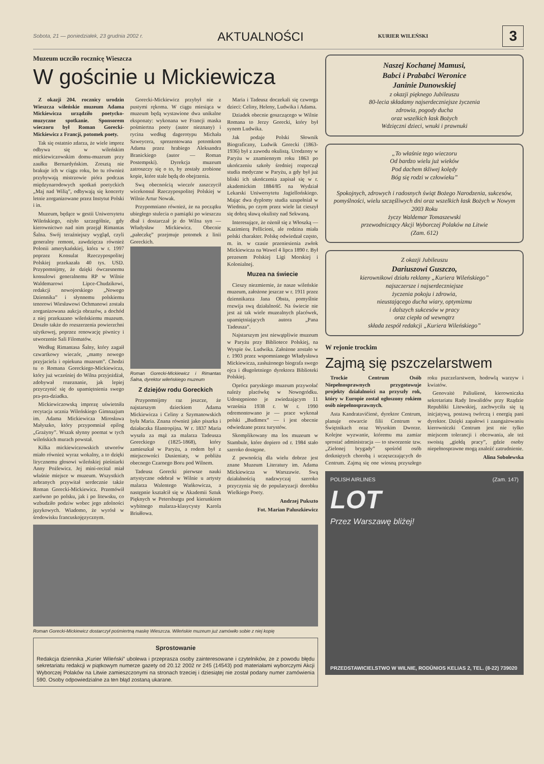Sobota, 21 — poniedziałek, 23 grudnia 2002 r. AKTUALNOŚCI KURIER WILEŃSKI 3
Muzeum uczciło rocznicę Wieszcza
W gościnie u Mickiewicza
Z okazji 204. rocznicy urodzin Wieszcza wileńskie muzeum Adama Mickiewicza urządziło poetycko-muzyczne spotkanie. Sponsorem wieczoru był Roman Gorecki-Mickiewicz z Francji, potomek poety.
Tak się ostatnio zdarza, że wiele imprez odbywa się w wileńskim mickiewiczowskim domu-muzeum przy zaułku Bernardyńskim. Zresztą nie brakuje ich w ciągu roku, bo tu również przybywają mistrzowie pióra podczas międzynarodowych spotkań poetyckich „Maj nad Wilią”, odbywają się koncerty letnie zorganizowane przez Instytut Polski i in.
Muzeum, będące w gestii Uniwersytetu Wileńskiego, ożyło szczególnie, gdy kierownictwo nad nim przejął Rimantas Šalna. Swój teraźniejszy wygląd, czyli generalny remont, zawdzięcza również Polonii amerykańskiej, która w r. 1997 poprzez Konsulat Rzeczypospolitej Polskiej przekazała 40 tys. USD. Przypomnijmy, że dzięki ówczesnemu konsulowi generalnemu RP w Wilnie Waldemarowi Lipce-Chudzikowi, redakcji nowojorskiego „Nowego Dziennika” i słynnemu polskiemu tenorowi Wiesławowi Ochmanowi została zorganizowana aukcja obrazów, a dochód z niej przekazano wileńskiemu muzeum. Doszło także do rozszerzenia powierzchni użytkowej, poprzez renowację piwnicy i utworzenie Sali Filomatów.
Według Rimantasa Šalny, który zagaił czwartkowy wieczór, „mamy nowego przyjaciela i opiekuna muzeum”. Chodzi tu o Romana Goreckiego-Mickiewicza, który już wcześniej do Wilna przyjeżdżał, zdobywał rozeznanie, jak lepiej przyczynić się do upamiętnienia swego pra-pra-dziadka.
Mickiewiczowską imprezę uświetniła recytacja ucznia Wileńskiego Gimnazjum im. Adama Mickiewicza Mirosława Małyszko, który przypomniał epilog „Grażyny”. Wszak słynny poemat w tych wileńskich murach powstał.
Kilka mickiewiczowskich utworów miało również wyraz wokalny, a to dzięki lirycznemu głosowi wileńskiej pieśniarki Anny Pożlewicz. Jej mini-recital miał właśnie miejsce w muzeum. Wszystkich zebranych przywitał serdecznie także Roman Gorecki-Mickiewicz. Przemówił zarówno po polsku, jak i po litewsku, co wzbudziło podziw wobec jego zdolności językowych. Wiadomo, że wyrósł w środowisku francuskojęzycznym.
Gorecki-Mickiewicz przybył nie z pustymi rękoma. W ciągu miesiąca w muzeum będą wystawione dwa unikalne eksponaty: wykonana we Francji maska pośmiertna poety (autor nieznany) i rycina według dagerotypu Michała Szweycera, sprezentowana potomkom Adama przez hrabiego Aleksandra Branickiego (autor — Roman Postempski). Dyrekcja muzeum zatroszczy się o to, by zostały zrobione kopie, które stale będą do obejrzenia.
Swą obecnością wieczór zaszczycił wicekonsul Rzeczypospolitej Polskiej w Wilnie Artur Nowak.
Przypomniano również, że na początku ubiegłego stulecia o pamiątki po wieszczu dbał i dostarczał je do Wilna syn — Władysław Mickiewicz. Obecnie „pałeczkę” przejmuje potomek z linii Goreckich.
Roman Gorecki-Mickiewicz i Rimantas Šalna, dyrektor wileńskiego muzeum
Z dziejów rodu Goreckich
Przypomnijmy raz jeszcze, że najstarszym dzieckiem Adama Mickiewicza i Celiny z Szymanowskich była Maria. Znana również jako pisarka i działaczka filantropijna. W r. 1837 Maria wyszła za mąż za malarza Tadeusza Goreckiego (1825-1868), który zamieszkał w Paryżu, a rodem był z miejscowości Dusieniaty, w pobliżu obecnego Czarnego Boru pod Wilnem.
Tadeusz Gorecki pierwsze nauki artystyczne odebrał w Wilnie u artysty malarza Walentego Wańkowicza, a następnie kształcił się w Akademii Sztuk Pięknych w Petersburgu pod kierunkiem wybitnego malarza-klasycysty Karola Briułłowa.
Maria i Tadeusz doczekali się czworga dzieci: Celiny, Heleny, Ludwika i Adama.
Dziadek obecnie goszczącego w Wilnie Romana to Jerzy Gorecki, który był synem Ludwika.
Jak podaje Polski Słownik Biograficzny, Ludwik Gorecki (1863-1936) był z zawodu okulistą. Urodzony w Paryżu w znamiennym roku 1863 po ukończeniu szkoły średniej rozpoczął studia medyczne w Paryżu, a gdy był już bliski ich ukończenia zapisał się w r. akademickim 1884/85 na Wydział Lekarski Uniwersytetu Jagiellońskiego. Mając dwa dyplomy studia uzupełniał w Wiedniu, po czym przez wiele lat cieszył się dobrą sławą okulisty nad Sekwaną.
Interesujące, że ożenił się z Włoszką — Kazimierą Pellicioni, ale rodzina miała polski charakter. Polskę odwiedzał często, m. in. w czasie przeniesienia zwłok Mickiewicza na Wawel 4 lipca 1890 r. Był prezesem Polskiej Ligi Morskiej i Kolonialnej.
Muzea na świecie
Cieszy niezmiernie, że nasze wileńskie muzeum, założone jeszcze w r. 1911 przez dziennikarza Jana Obsta, pomyślnie rozwija swą działalność. Na świecie nie jest aż tak wiele muzealnych placówek, upamiętniających autora „Pana Tadeusza”.
Najstarszym jest niewątpliwie muzeum w Paryżu przy Bibliotece Polskiej, na Wyspie św. Ludwika. Założone zostało w r. 1903 przez wspomnianego Władysława Mickiewicza, zasłużonego biografa swego ojca i długoletniego dyrektora Biblioteki Polskiej.
Oprócz paryskiego muzeum przywołać należy placówkę w Nowogródku. Udostępniono je zwiedzającym 11 września 1938 r. W r. 1990 odremontowano je — prace wykonał polski „Budimex” — i jest obecnie odwiedzane przez turystów.
Skomplikowany ma los muzeum w Stambule, które dopiero od r. 1984 stało szeroko dostępne.
Z pewnością dla wielu dobrze jest znane Muzeum Literatury im. Adama Mickiewicza w Warszawie. Swą działalnością nadzwyczaj szeroko przyczynia się do popularyzacji dorobku Wielkiego Poety.
Andrzej Pukszto
Fot. Marian Paluszkiewicz
Roman Gorecki-Mickiewicz dostarczył pośmiertną maskę Wieszcza. Wileńskie muzeum już zamówiło sobie z niej kopię
Sprostowanie
Redakcja dziennika „Kurier Wileński” ubolewa i przeprasza osoby zainteresowane i czytelników, że z powodu błędu sekretariatu redakcji w piątkowym numerze gazety od 20.12 2002 nr 245 (14543) pod materiałami wyborczymi Akcji Wyborczej Polaków na Litwie zamieszczonymi na stronach trzeciej i dziesiątej nie został podany numer zamówienia 590. Osoby odpowiedzialne za ten błąd zostaną ukarane.
Naszej Kochanej Mamusi,
Babci i Prababci Weronice
Janinie Dunowskiej
z okazji pięknego Jubileuszu
80-lecia składamy najserdeczniejsze życzenia
zdrowia, pogody ducha
oraz wszelkich łask Bożych
Wdzięczni dzieci, wnuki i prawnuki
„To właśnie tego wieczoru
Od bardzo wielu już wieków
Pod dachem tkliwej kolędy
Bóg się rodzi w człowieku”
Spokojnych, zdrowych i radosnych świąt Bożego Narodzenia, sukcesów, pomyślności, wielu szczęśliwych dni oraz wszelkich łask Bożych w Nowym 2003 Roku
życzy Waldemar Tomaszewski
przewodniczący Akcji Wyborczej Polaków na Litwie
(Zam. 612)
Z okazji Jubileuszu
Dariuszowi Guszczo,
kierownikowi działu reklamy „Kuriera Wileńskiego”
najszczersze i najserdeczniejsze
życzenia pokoju i zdrowia,
nieustającego ducha wiary, optymizmu
i dalszych sukcesów w pracy
oraz ciepła od wewnątrz
składa zespół redakcji „Kuriera Wileńskiego”
W rejonie trockim
Zajmą się pszczelarstwem
Trockie Centrum Osób Niepełnosprawnych przygotowuje projekty działalności na przyszły rok, który w Europie został ogłoszony rokiem osób niepełnosprawnych.
Asta Kandratavičienė, dyrektor Centrum, planuje otwarcie filii Centrum w Świętnikach oraz Wysokim Dworze. Kolejne wyzwanie, któremu ma zamiar sprostać administracja — to stworzenie tzw. „Zielonej brygady” spośród osób dotkniętych chorobą i uczęszczających do Centrum. Zajmą się one wiosną przyszłego roku pszczelarstwem, hodowlą warzyw i kwiatów.
Genovaitė Paliušienė, kierowniczka sekretariatu Rady Inwalidów przy Rządzie Republiki Litewskiej, zachwyciła się tą inicjatywą, postawą twórczą i energią pani dyrektor. Dzięki zapałowi i zaangażowaniu kierowniczki Centrum jest nie tylko miejscem tolerancji i obcowania, ale też swoistą „giełdą pracy”, gdzie osoby niepełnosprawne mogą znaleźć zatrudnienie.
Alina Sobolewska
POLISH AIRLINES (Zam. 147)
LOT
Przez Warszawę bliżej!
PRZEDSTAWICIELSTWO W WILNIE, RODŪNIOS KELIAS 2, TEL. (8-22) 739020